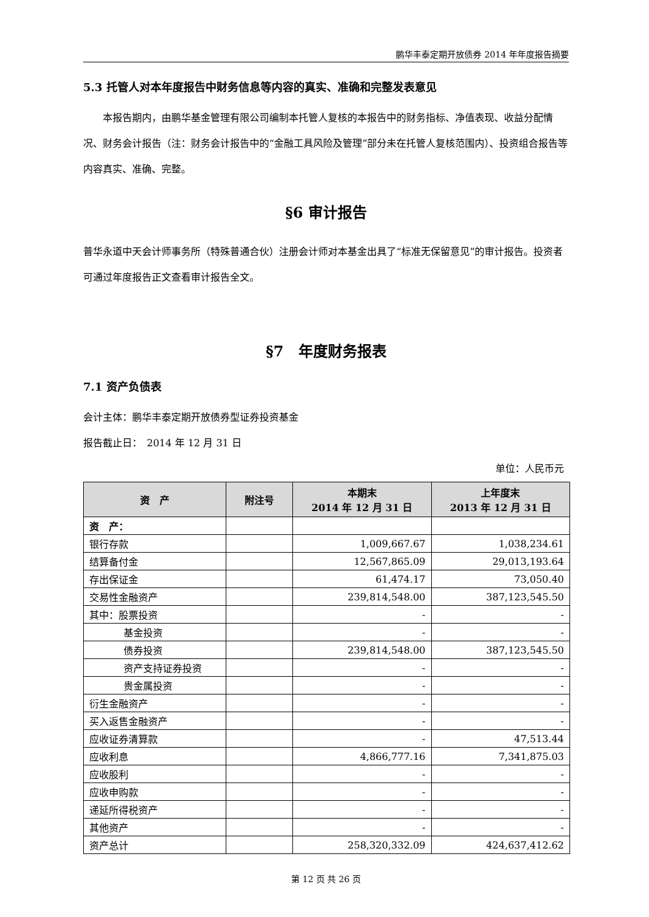鹏华丰泰定期开放债券 2014 年年度报告摘要
5.3 托管人对本年度报告中财务信息等内容的真实、准确和完整发表意见
本报告期内，由鹏华基金管理有限公司编制本托管人复核的本报告中的财务指标、净值表现、收益分配情况、财务会计报告（注：财务会计报告中的“金融工具风险及管理”部分未在托管人复核范围内）、投资组合报告等内容真实、准确、完整。
§6 审计报告
普华永道中天会计师事务所（特殊普通合伙）注册会计师对本基金出具了“标准无保留意见”的审计报告。投资者可通过年度报告正文查看审计报告全文。
§7　年度财务报表
7.1 资产负债表
会计主体：鹏华丰泰定期开放债券型证券投资基金
报告截止日：　2014 年 12 月 31 日
单位：人民币元
| 资 产 | 附注号 | 本期末 2014 年 12 月 31 日 | 上年度末 2013 年 12 月 31 日 |
| --- | --- | --- | --- |
| 资 产： | | | |
| 银行存款 | | 1,009,667.67 | 1,038,234.61 |
| 结算备付金 | | 12,567,865.09 | 29,013,193.64 |
| 存出保证金 | | 61,474.17 | 73,050.40 |
| 交易性金融资产 | | 239,814,548.00 | 387,123,545.50 |
| 其中：股票投资 | | - | - |
| 基金投资 | | - | - |
| 债券投资 | | 239,814,548.00 | 387,123,545.50 |
| 资产支持证券投资 | | - | - |
| 贵金属投资 | | - | - |
| 衍生金融资产 | | - | - |
| 买入返售金融资产 | | - | - |
| 应收证券清算款 | | - | 47,513.44 |
| 应收利息 | | 4,866,777.16 | 7,341,875.03 |
| 应收股利 | | - | - |
| 应收申购款 | | - | - |
| 递延所得税资产 | | - | - |
| 其他资产 | | - | - |
| 资产总计 | | 258,320,332.09 | 424,637,412.62 |
第 12 页 共 26 页